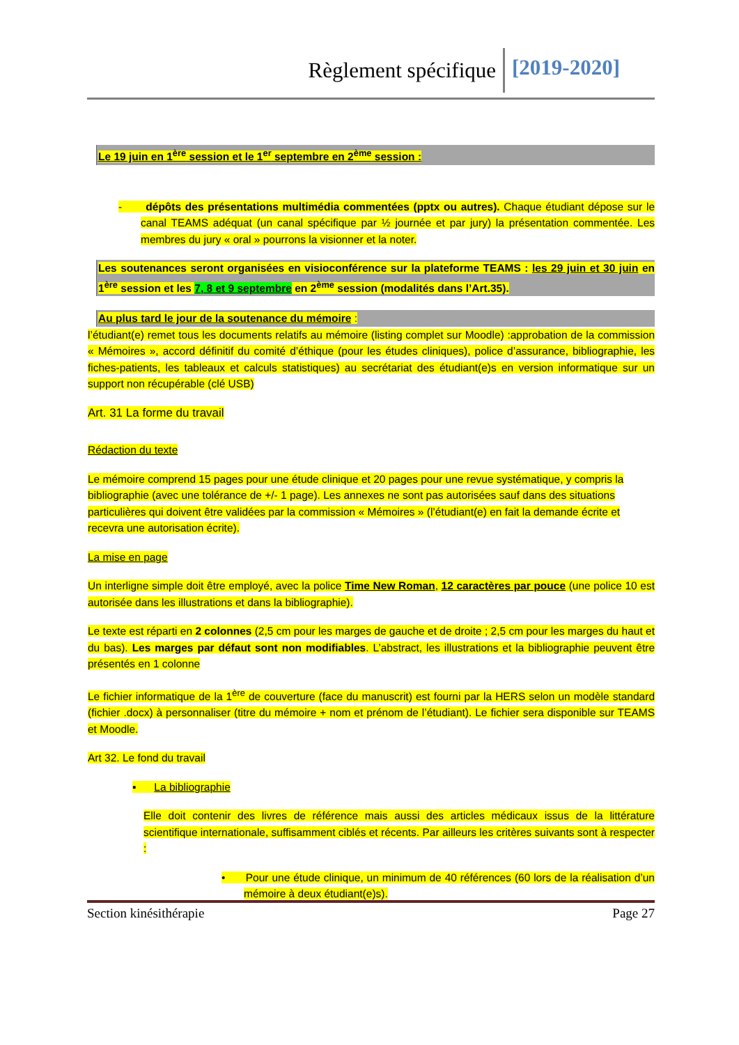Règlement spécifique [2019-2020]
Le 19 juin en 1<sup>ère</sup> session et le 1<sup>er</sup> septembre en 2<sup>ème</sup> session :
- dépôts des présentations multimédia commentées (pptx ou autres). Chaque étudiant dépose sur le canal TEAMS adéquat (un canal spécifique par ½ journée et par jury) la présentation commentée. Les membres du jury « oral » pourrons la visionner et la noter.
Les soutenances seront organisées en visioconférence sur la plateforme TEAMS : les 29 juin et 30 juin en 1<sup>ère</sup> session et les 7, 8 et 9 septembre en 2<sup>ème</sup> session (modalités dans l’Art.35).
Au plus tard le jour de la soutenance du mémoire :
l’étudiant(e) remet tous les documents relatifs au mémoire (listing complet sur Moodle) :approbation de la commission « Mémoires », accord définitif du comité d’éthique (pour les études cliniques), police d’assurance, bibliographie, les fiches-patients, les tableaux et calculs statistiques) au secrétariat des étudiant(e)s en version informatique sur un support non récupérable (clé USB)
Art. 31 La forme du travail
Rédaction du texte
Le mémoire comprend 15 pages pour une étude clinique et 20 pages pour une revue systématique, y compris la bibliographie (avec une tolérance de +/- 1 page). Les annexes ne sont pas autorisées sauf dans des situations particulières qui doivent être validées par la commission « Mémoires » (l’étudiant(e) en fait la demande écrite et recevra une autorisation écrite).
La mise en page
Un interligne simple doit être employé, avec la police Time New Roman, 12 caractères par pouce (une police 10 est autorisée dans les illustrations et dans la bibliographie).
Le texte est réparti en 2 colonnes (2,5 cm pour les marges de gauche et de droite ; 2,5 cm pour les marges du haut et du bas). Les marges par défaut sont non modifiables. L’abstract, les illustrations et la bibliographie peuvent être présentés en 1 colonne
Le fichier informatique de la 1<sup>ère</sup> de couverture (face du manuscrit) est fourni par la HERS selon un modèle standard (fichier .docx) à personnaliser (titre du mémoire + nom et prénom de l’étudiant). Le fichier sera disponible sur TEAMS et Moodle.
Art 32. Le fond du travail
▪ La bibliographie
Elle doit contenir des livres de référence mais aussi des articles médicaux issus de la littérature scientifique internationale, suffisamment ciblés et récents. Par ailleurs les critères suivants sont à respecter :
• Pour une étude clinique, un minimum de 40 références (60 lors de la réalisation d’un mémoire à deux étudiant(e)s).
Section kinésithérapie Page 27